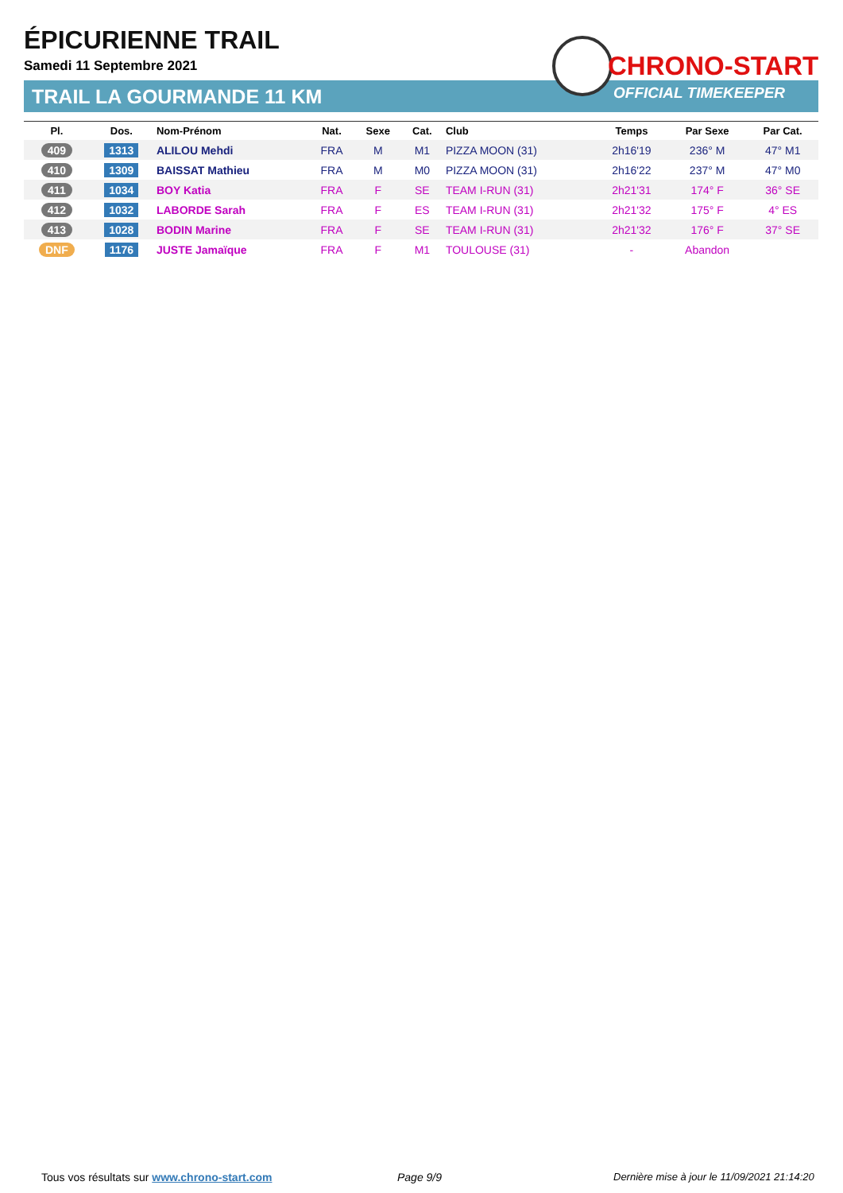ÉPICURIENNE TRAIL
Samedi 11 Septembre 2021
TRAIL LA GOURMANDE 11 KM
CHRONO-START
OFFICIAL TIMEKEEPER
| Pl. | Dos. | Nom-Prénom | Nat. | Sexe | Cat. | Club | Temps | Par Sexe | Par Cat. |
| --- | --- | --- | --- | --- | --- | --- | --- | --- | --- |
| 409 | 1313 | ALILOU Mehdi | FRA | M | M1 | PIZZA MOON (31) | 2h16'19 | 236° M | 47° M1 |
| 410 | 1309 | BAISSAT Mathieu | FRA | M | M0 | PIZZA MOON (31) | 2h16'22 | 237° M | 47° M0 |
| 411 | 1034 | BOY Katia | FRA | F | SE | TEAM I-RUN (31) | 2h21'31 | 174° F | 36° SE |
| 412 | 1032 | LABORDE Sarah | FRA | F | ES | TEAM I-RUN (31) | 2h21'32 | 175° F | 4° ES |
| 413 | 1028 | BODIN Marine | FRA | F | SE | TEAM I-RUN (31) | 2h21'32 | 176° F | 37° SE |
| DNF | 1176 | JUSTE Jamaïque | FRA | F | M1 | TOULOUSE (31) | - | Abandon | |
Tous vos résultats sur www.chrono-start.com
Page 9/9
Dernière mise à jour le 11/09/2021 21:14:20